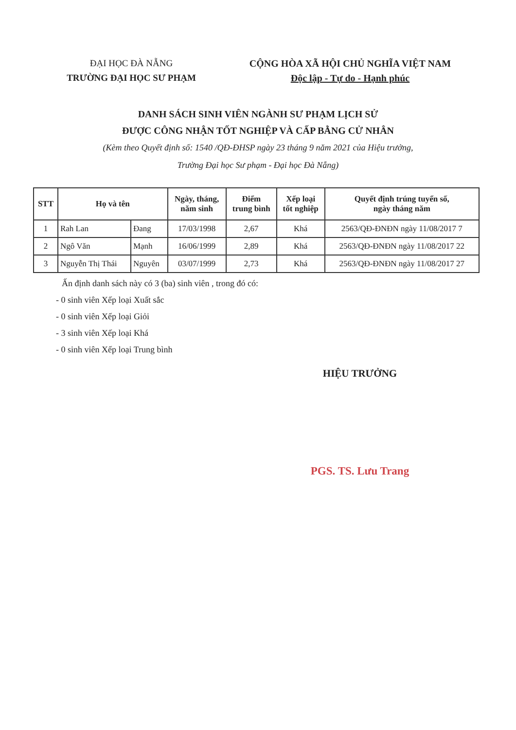ĐẠI HỌC ĐÀ NẴNG
TRƯỜNG ĐẠI HỌC SƯ PHẠM
CỘNG HÒA XÃ HỘI CHỦ NGHĨA VIỆT NAM
Độc lập - Tự do - Hạnh phúc
DANH SÁCH SINH VIÊN NGÀNH SƯ PHẠM LỊCH SỬ
ĐƯỢC CÔNG NHẬN TỐT NGHIỆP VÀ CẤP BẰNG CỬ NHÂN
(Kèm theo Quyết định số: 1540 /QĐ-ĐHSP ngày 23 tháng 9 năm 2021 của Hiệu trưởng,
Trường Đại học Sư phạm - Đại học Đà Nẵng)
| STT | Họ và tên | | Ngày, tháng, năm sinh | Điểm trung bình | Xếp loại tốt nghiệp | Quyết định trúng tuyển số, ngày tháng năm |
| --- | --- | --- | --- | --- | --- | --- |
| 1 | Rah Lan | Đang | 17/03/1998 | 2,67 | Khá | 2563/QĐ-ĐNĐN ngày 11/08/2017 7 |
| 2 | Ngô Văn | Mạnh | 16/06/1999 | 2,89 | Khá | 2563/QĐ-ĐNĐN ngày 11/08/2017 22 |
| 3 | Nguyễn Thị Thái | Nguyên | 03/07/1999 | 2,73 | Khá | 2563/QĐ-ĐNĐN ngày 11/08/2017 27 |
Ấn định danh sách này có 3 (ba) sinh viên , trong đó có:
- 0 sinh viên Xếp loại Xuất sắc
- 0 sinh viên Xếp loại Giỏi
- 3 sinh viên Xếp loại Khá
- 0 sinh viên Xếp loại Trung bình
HIỆU TRƯỞNG
PGS. TS. Lưu Trang